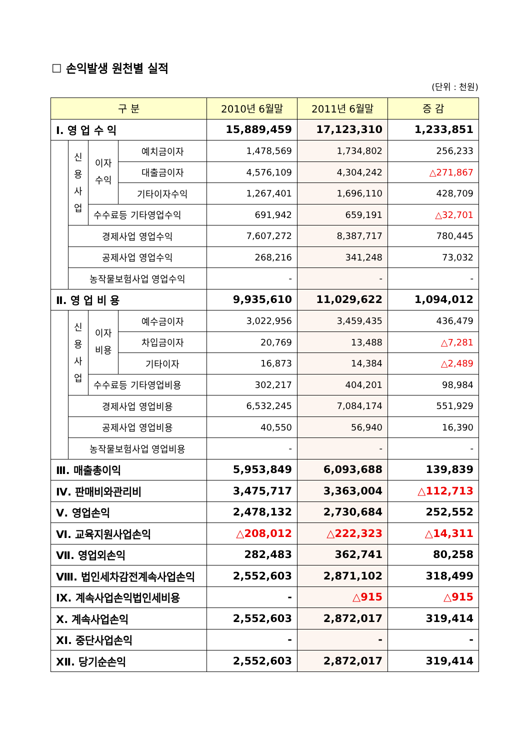☐ 손익발생 원천별 실적
(단위 : 천원)
| 구 분 | | | | 2010년 6월말 | 2011년 6월말 | 증 감 |
| --- | --- | --- | --- | --- | --- | --- |
| Ⅰ. 영 업 수 익 | | | | 15,889,459 | 17,123,310 | 1,233,851 |
| | 신 용 사 업 | 이자 수익 | 예치금이자 | 1,478,569 | 1,734,802 | 256,233 |
| | | | 대출금이자 | 4,576,109 | 4,304,242 | △271,867 |
| | | | 기타이자수익 | 1,267,401 | 1,696,110 | 428,709 |
| | | 수수료등 기타영업수익 | | 691,942 | 659,191 | △32,701 |
| | 경제사업 영업수익 | | | 7,607,272 | 8,387,717 | 780,445 |
| | 공제사업 영업수익 | | | 268,216 | 341,248 | 73,032 |
| | 농작물보험사업 영업수익 | | | - | - | - |
| Ⅱ. 영 업 비 용 | | | | 9,935,610 | 11,029,622 | 1,094,012 |
| | 신 용 사 업 | 이자 비용 | 예수금이자 | 3,022,956 | 3,459,435 | 436,479 |
| | | | 차입금이자 | 20,769 | 13,488 | △7,281 |
| | | | 기타이자 | 16,873 | 14,384 | △2,489 |
| | | 수수료등 기타영업비용 | | 302,217 | 404,201 | 98,984 |
| | 경제사업 영업비용 | | | 6,532,245 | 7,084,174 | 551,929 |
| | 공제사업 영업비용 | | | 40,550 | 56,940 | 16,390 |
| | 농작물보험사업 영업비용 | | | - | - | - |
| Ⅲ. 매출총이익 | | | | 5,953,849 | 6,093,688 | 139,839 |
| Ⅳ. 판매비와관리비 | | | | 3,475,717 | 3,363,004 | △112,713 |
| Ⅴ. 영업손익 | | | | 2,478,132 | 2,730,684 | 252,552 |
| Ⅵ. 교육지원사업손익 | | | | △208,012 | △222,323 | △14,311 |
| Ⅶ. 영업외손익 | | | | 282,483 | 362,741 | 80,258 |
| Ⅷ. 법인세차감전계속사업손익 | | | | 2,552,603 | 2,871,102 | 318,499 |
| Ⅸ. 계속사업손익법인세비용 | | | | - | △915 | △915 |
| Ⅹ. 계속사업손익 | | | | 2,552,603 | 2,872,017 | 319,414 |
| ⅩⅠ. 중단사업손익 | | | | - | - | - |
| ⅩⅡ. 당기순손익 | | | | 2,552,603 | 2,872,017 | 319,414 |